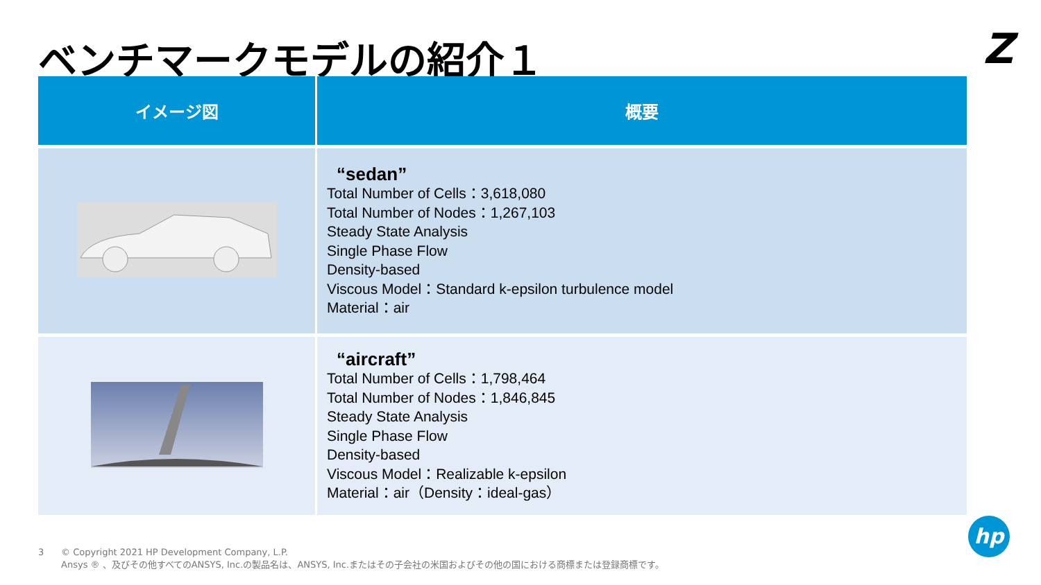ベンチマークモデルの紹介１ Z
| イメージ図 | 概要 |
| --- | --- |
| | “sedan” Total Number of Cells：3,618,080 Total Number of Nodes：1,267,103 Steady State Analysis Single Phase Flow Density-based Viscous Model：Standard k-epsilon turbulence model Material：air |
| | “aircraft” Total Number of Cells：1,798,464 Total Number of Nodes：1,846,845 Steady State Analysis Single Phase Flow Density-based Viscous Model：Realizable k-epsilon Material：air（Density：ideal-gas） |
3 © Copyright 2021 HP Development Company, L.P.
Ansys ® 、及びその他すべてのANSYS, Inc.の製品名は、ANSYS, Inc.またはその子会社の米国およびその他の国における商標または登録商標です。
hp